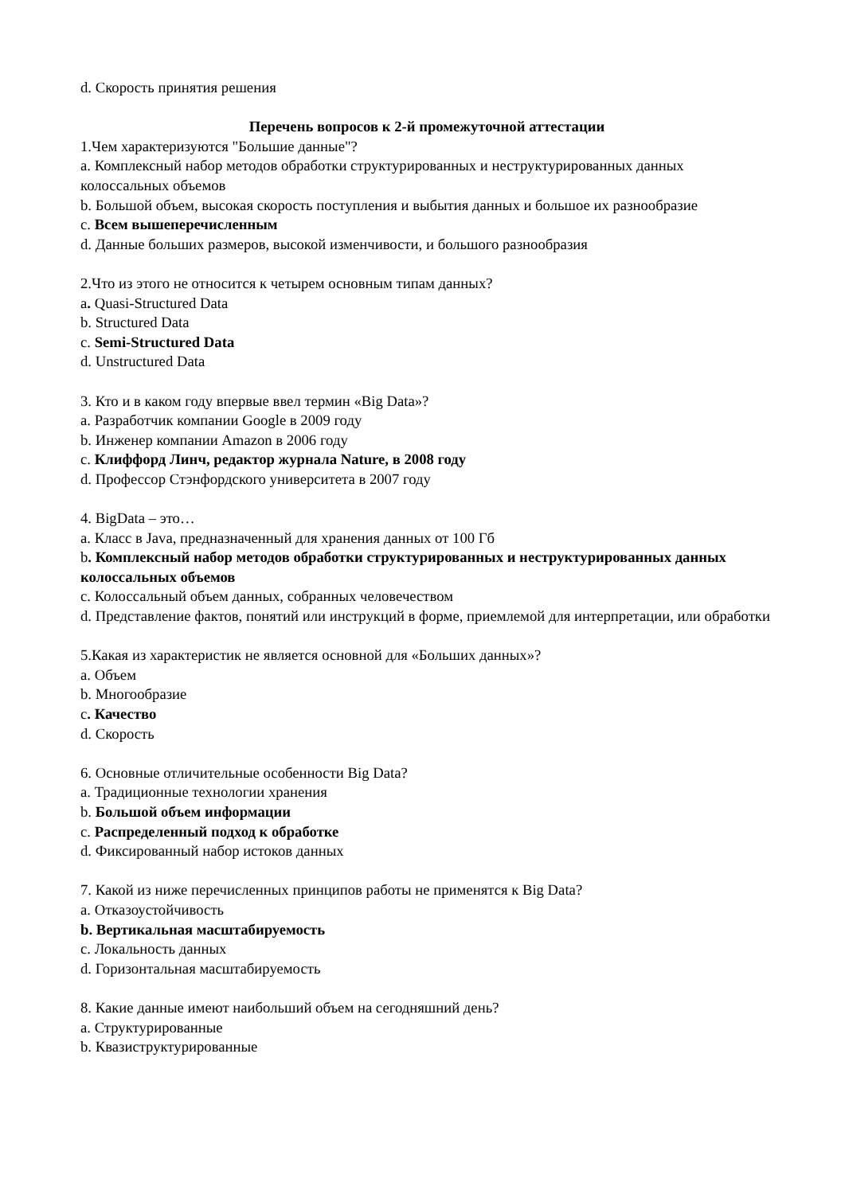d. Скорость принятия решения
Перечень вопросов к 2-й промежуточной аттестации
1.Чем характеризуются "Большие данные"?
a. Комплексный набор методов обработки структурированных и неструктурированных данных колоссальных объемов
b. Большой объем, высокая скорость поступления и выбытия данных и большое их разнообразие
c. Всем вышеперечисленным
d. Данные больших размеров, высокой изменчивости, и большого разнообразия
2.Что из этого не относится к четырем основным типам данных?
a. Quasi-Structured Data
b. Structured Data
c. Semi-Structured Data
d. Unstructured Data
3. Кто и в каком году впервые ввел термин «Big Data»?
a. Разработчик компании Google в 2009 году
b. Инженер компании Amazon в 2006 году
c. Клиффорд Линч, редактор журнала Nature, в 2008 году
d. Профессор Стэнфордского университета в 2007 году
4. BigData – это…
a. Класс в Java, предназначенный для хранения данных от 100 Гб
b. Комплексный набор методов обработки структурированных и неструктурированных данных колоссальных объемов
c. Колоссальный объем данных, собранных человечеством
d. Представление фактов, понятий или инструкций в форме, приемлемой для интерпретации, или обработки
5.Какая из характеристик не является основной для «Больших данных»?
a. Объем
b. Многообразие
c. Качество
d. Скорость
6. Основные отличительные особенности Big Data?
a. Традиционные технологии хранения
b. Большой объем информации
c. Распределенный подход к обработке
d. Фиксированный набор истоков данных
7. Какой из ниже перечисленных принципов работы не применятся к Big Data?
a. Отказоустойчивость
b. Вертикальная масштабируемость
c. Локальность данных
d. Горизонтальная масштабируемость
8. Какие данные имеют наибольший объем на сегодняшний день?
a. Структурированные
b. Квазиструктурированные